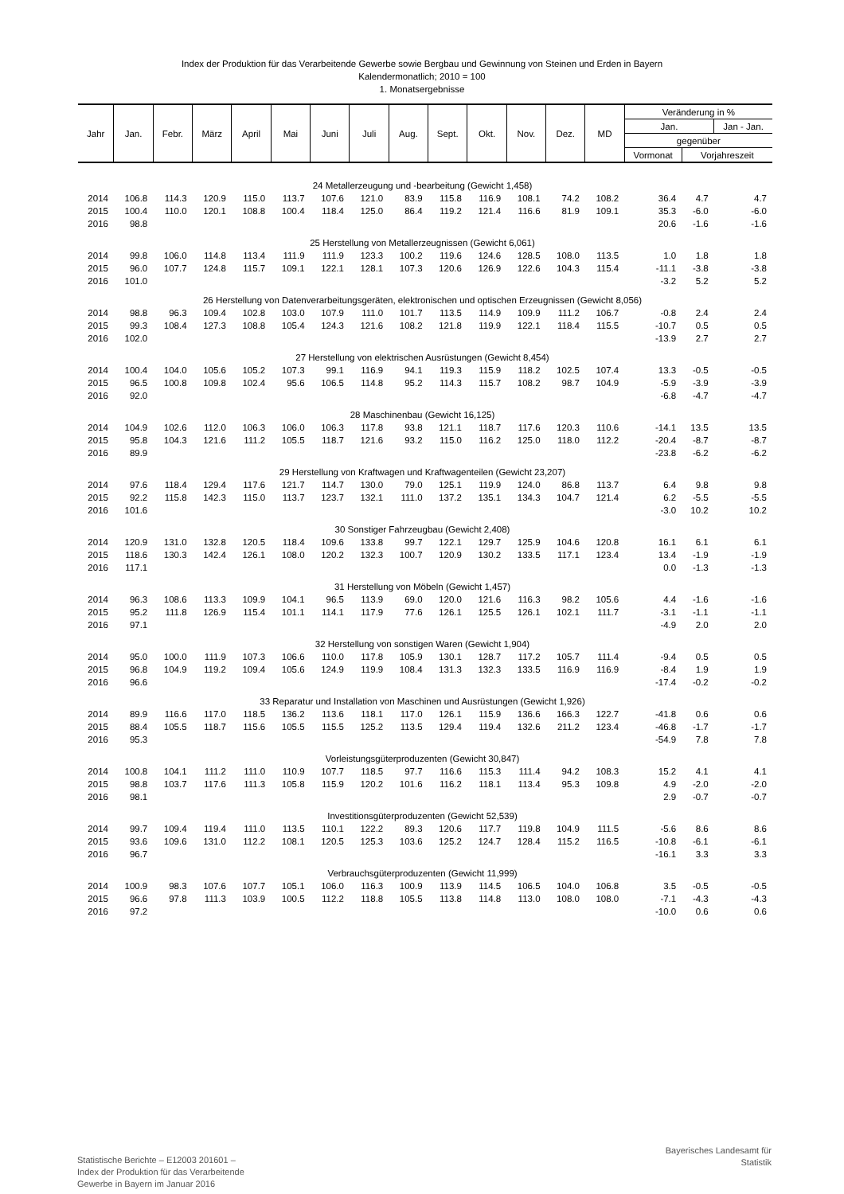Index der Produktion für das Verarbeitende Gewerbe sowie Bergbau und Gewinnung von Steinen und Erden in Bayern
Kalendermonatlich; 2010 = 100
1. Monatsergebnisse
| Jahr | Jan. | Febr. | März | April | Mai | Juni | Juli | Aug. | Sept. | Okt. | Nov. | Dez. | MD | Veränderung in % | | |
| --- | --- | --- | --- | --- | --- | --- | --- | --- | --- | --- | --- | --- | --- | --- | --- | --- |
| | | | | | | | | | | | | | | Jan. | | Jan - Jan. |
| | | | | | | | | | | | | | | gegenüber | | |
| | | | | | | | | | | | | | | Vormonat | Vorjahreszeit | |
| 24 Metallerzeugung und -bearbeitung (Gewicht 1,458) | | | | | | | | | | | | | | | | |
| 2014 | 106.8 | 114.3 | 120.9 | 115.0 | 113.7 | 107.6 | 121.0 | 83.9 | 115.8 | 116.9 | 108.1 | 74.2 | 108.2 | 36.4 | 4.7 | 4.7 |
| 2015 | 100.4 | 110.0 | 120.1 | 108.8 | 100.4 | 118.4 | 125.0 | 86.4 | 119.2 | 121.4 | 116.6 | 81.9 | 109.1 | 35.3 | -6.0 | -6.0 |
| 2016 | 98.8 | | | | | | | | | | | | | 20.6 | -1.6 | -1.6 |
| 25 Herstellung von Metallerzeugnissen (Gewicht 6,061) | | | | | | | | | | | | | | | | |
| 2014 | 99.8 | 106.0 | 114.8 | 113.4 | 111.9 | 111.9 | 123.3 | 100.2 | 119.6 | 124.6 | 128.5 | 108.0 | 113.5 | 1.0 | 1.8 | 1.8 |
| 2015 | 96.0 | 107.7 | 124.8 | 115.7 | 109.1 | 122.1 | 128.1 | 107.3 | 120.6 | 126.9 | 122.6 | 104.3 | 115.4 | -11.1 | -3.8 | -3.8 |
| 2016 | 101.0 | | | | | | | | | | | | | -3.2 | 5.2 | 5.2 |
| 26 Herstellung von Datenverarbeitungsgeräten, elektronischen und optischen Erzeugnissen (Gewicht 8,056) | | | | | | | | | | | | | | | | |
| 2014 | 98.8 | 96.3 | 109.4 | 102.8 | 103.0 | 107.9 | 111.0 | 101.7 | 113.5 | 114.9 | 109.9 | 111.2 | 106.7 | -0.8 | 2.4 | 2.4 |
| 2015 | 99.3 | 108.4 | 127.3 | 108.8 | 105.4 | 124.3 | 121.6 | 108.2 | 121.8 | 119.9 | 122.1 | 118.4 | 115.5 | -10.7 | 0.5 | 0.5 |
| 2016 | 102.0 | | | | | | | | | | | | | -13.9 | 2.7 | 2.7 |
| 27 Herstellung von elektrischen Ausrüstungen (Gewicht 8,454) | | | | | | | | | | | | | | | | |
| 2014 | 100.4 | 104.0 | 105.6 | 105.2 | 107.3 | 99.1 | 116.9 | 94.1 | 119.3 | 115.9 | 118.2 | 102.5 | 107.4 | 13.3 | -0.5 | -0.5 |
| 2015 | 96.5 | 100.8 | 109.8 | 102.4 | 95.6 | 106.5 | 114.8 | 95.2 | 114.3 | 115.7 | 108.2 | 98.7 | 104.9 | -5.9 | -3.9 | -3.9 |
| 2016 | 92.0 | | | | | | | | | | | | | -6.8 | -4.7 | -4.7 |
| 28 Maschinenbau (Gewicht 16,125) | | | | | | | | | | | | | | | | |
| 2014 | 104.9 | 102.6 | 112.0 | 106.3 | 106.0 | 106.3 | 117.8 | 93.8 | 121.1 | 118.7 | 117.6 | 120.3 | 110.6 | -14.1 | 13.5 | 13.5 |
| 2015 | 95.8 | 104.3 | 121.6 | 111.2 | 105.5 | 118.7 | 121.6 | 93.2 | 115.0 | 116.2 | 125.0 | 118.0 | 112.2 | -20.4 | -8.7 | -8.7 |
| 2016 | 89.9 | | | | | | | | | | | | | -23.8 | -6.2 | -6.2 |
| 29 Herstellung von Kraftwagen und Kraftwagenteilen (Gewicht 23,207) | | | | | | | | | | | | | | | | |
| 2014 | 97.6 | 118.4 | 129.4 | 117.6 | 121.7 | 114.7 | 130.0 | 79.0 | 125.1 | 119.9 | 124.0 | 86.8 | 113.7 | 6.4 | 9.8 | 9.8 |
| 2015 | 92.2 | 115.8 | 142.3 | 115.0 | 113.7 | 123.7 | 132.1 | 111.0 | 137.2 | 135.1 | 134.3 | 104.7 | 121.4 | 6.2 | -5.5 | -5.5 |
| 2016 | 101.6 | | | | | | | | | | | | | -3.0 | 10.2 | 10.2 |
| 30 Sonstiger Fahrzeugbau (Gewicht 2,408) | | | | | | | | | | | | | | | | |
| 2014 | 120.9 | 131.0 | 132.8 | 120.5 | 118.4 | 109.6 | 133.8 | 99.7 | 122.1 | 129.7 | 125.9 | 104.6 | 120.8 | 16.1 | 6.1 | 6.1 |
| 2015 | 118.6 | 130.3 | 142.4 | 126.1 | 108.0 | 120.2 | 132.3 | 100.7 | 120.9 | 130.2 | 133.5 | 117.1 | 123.4 | 13.4 | -1.9 | -1.9 |
| 2016 | 117.1 | | | | | | | | | | | | | 0.0 | -1.3 | -1.3 |
| 31 Herstellung von Möbeln (Gewicht 1,457) | | | | | | | | | | | | | | | | |
| 2014 | 96.3 | 108.6 | 113.3 | 109.9 | 104.1 | 96.5 | 113.9 | 69.0 | 120.0 | 121.6 | 116.3 | 98.2 | 105.6 | 4.4 | -1.6 | -1.6 |
| 2015 | 95.2 | 111.8 | 126.9 | 115.4 | 101.1 | 114.1 | 117.9 | 77.6 | 126.1 | 125.5 | 126.1 | 102.1 | 111.7 | -3.1 | -1.1 | -1.1 |
| 2016 | 97.1 | | | | | | | | | | | | | -4.9 | 2.0 | 2.0 |
| 32 Herstellung von sonstigen Waren (Gewicht 1,904) | | | | | | | | | | | | | | | | |
| 2014 | 95.0 | 100.0 | 111.9 | 107.3 | 106.6 | 110.0 | 117.8 | 105.9 | 130.1 | 128.7 | 117.2 | 105.7 | 111.4 | -9.4 | 0.5 | 0.5 |
| 2015 | 96.8 | 104.9 | 119.2 | 109.4 | 105.6 | 124.9 | 119.9 | 108.4 | 131.3 | 132.3 | 133.5 | 116.9 | 116.9 | -8.4 | 1.9 | 1.9 |
| 2016 | 96.6 | | | | | | | | | | | | | -17.4 | -0.2 | -0.2 |
| 33 Reparatur und Installation von Maschinen und Ausrüstungen (Gewicht 1,926) | | | | | | | | | | | | | | | | |
| 2014 | 89.9 | 116.6 | 117.0 | 118.5 | 136.2 | 113.6 | 118.1 | 117.0 | 126.1 | 115.9 | 136.6 | 166.3 | 122.7 | -41.8 | 0.6 | 0.6 |
| 2015 | 88.4 | 105.5 | 118.7 | 115.6 | 105.5 | 115.5 | 125.2 | 113.5 | 129.4 | 119.4 | 132.6 | 211.2 | 123.4 | -46.8 | -1.7 | -1.7 |
| 2016 | 95.3 | | | | | | | | | | | | | -54.9 | 7.8 | 7.8 |
| Vorleistungsgüterproduzenten (Gewicht 30,847) | | | | | | | | | | | | | | | | |
| 2014 | 100.8 | 104.1 | 111.2 | 111.0 | 110.9 | 107.7 | 118.5 | 97.7 | 116.6 | 115.3 | 111.4 | 94.2 | 108.3 | 15.2 | 4.1 | 4.1 |
| 2015 | 98.8 | 103.7 | 117.6 | 111.3 | 105.8 | 115.9 | 120.2 | 101.6 | 116.2 | 118.1 | 113.4 | 95.3 | 109.8 | 4.9 | -2.0 | -2.0 |
| 2016 | 98.1 | | | | | | | | | | | | | 2.9 | -0.7 | -0.7 |
| Investitionsgüterproduzenten (Gewicht 52,539) | | | | | | | | | | | | | | | | |
| 2014 | 99.7 | 109.4 | 119.4 | 111.0 | 113.5 | 110.1 | 122.2 | 89.3 | 120.6 | 117.7 | 119.8 | 104.9 | 111.5 | -5.6 | 8.6 | 8.6 |
| 2015 | 93.6 | 109.6 | 131.0 | 112.2 | 108.1 | 120.5 | 125.3 | 103.6 | 125.2 | 124.7 | 128.4 | 115.2 | 116.5 | -10.8 | -6.1 | -6.1 |
| 2016 | 96.7 | | | | | | | | | | | | | -16.1 | 3.3 | 3.3 |
| Verbrauchsgüterproduzenten (Gewicht 11,999) | | | | | | | | | | | | | | | | |
| 2014 | 100.9 | 98.3 | 107.6 | 107.7 | 105.1 | 106.0 | 116.3 | 100.9 | 113.9 | 114.5 | 106.5 | 104.0 | 106.8 | 3.5 | -0.5 | -0.5 |
| 2015 | 96.6 | 97.8 | 111.3 | 103.9 | 100.5 | 112.2 | 118.8 | 105.5 | 113.8 | 114.8 | 113.0 | 108.0 | 108.0 | -7.1 | -4.3 | -4.3 |
| 2016 | 97.2 | | | | | | | | | | | | | -10.0 | 0.6 | 0.6 |
Statistische Berichte – E12003 201601 –
Index der Produktion für das Verarbeitende
Gewerbe in Bayern im Januar 2016
Bayerisches Landesamt für
Statistik